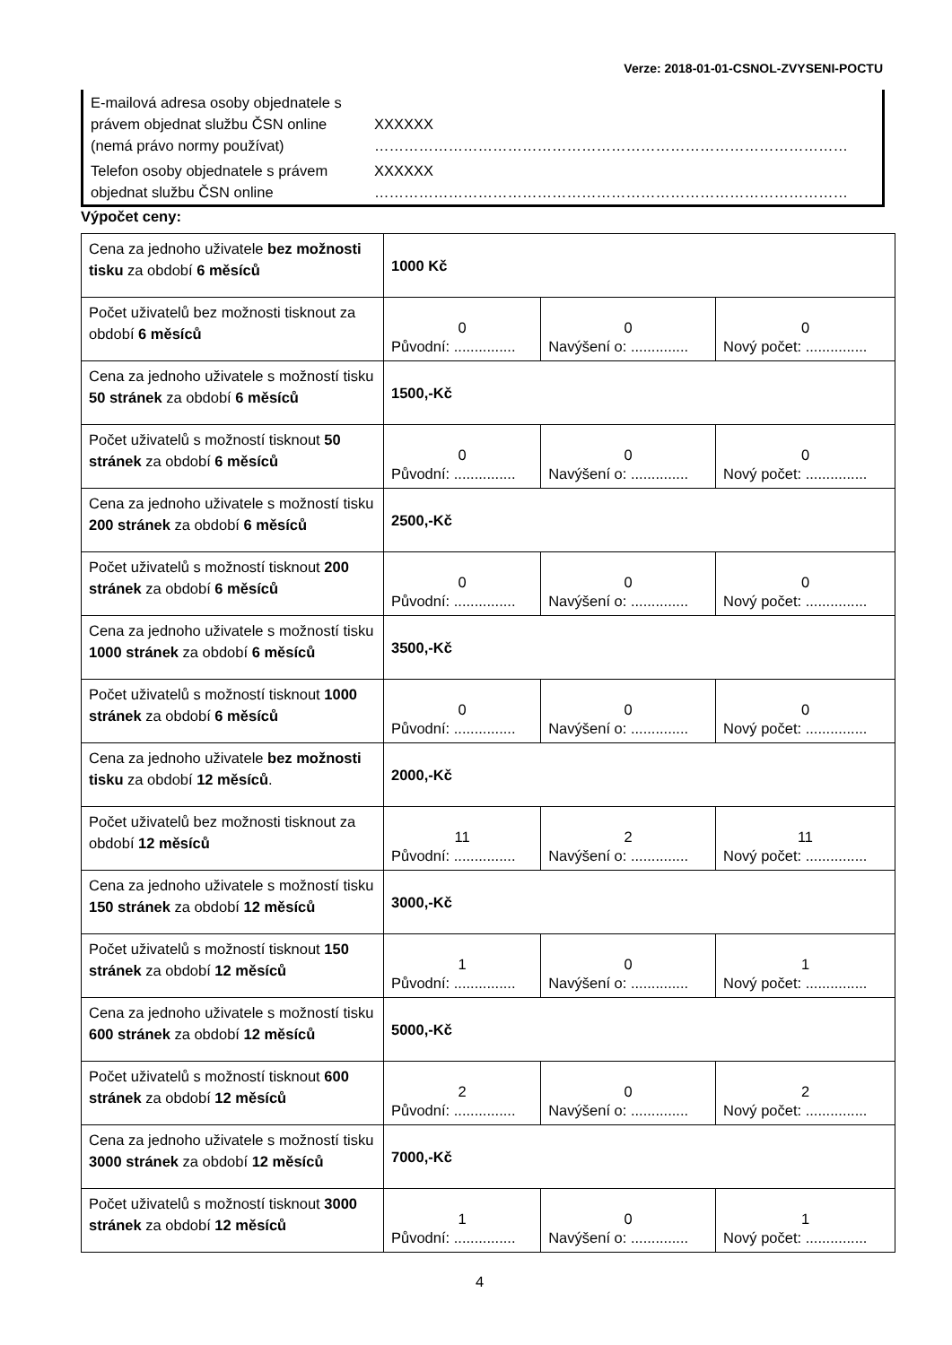Verze: 2018-01-01-CSNOL-ZVYSENI-POCTU
| E-mailová adresa osoby objednatele s právem objednat službu ČSN online (nemá právo normy používat) | XXXXXX …………………………………………………………………………………… |
| Telefon osoby objednatele s právem objednat službu ČSN online | XXXXXX …………………………………………………………………………………… |
Výpočet ceny:
| Cena za jednoho uživatele bez možnosti tisku za období 6 měsíců | 1000 Kč | | |
| Počet uživatelů bez možnosti tisknout za období 6 měsíců | 0 Původní: ............... | 0 Navýšení o: .............. | 0 Nový počet: ............... |
| Cena za jednoho uživatele s možností tisku 50 stránek za období 6 měsíců | 1500,-Kč | | |
| Počet uživatelů s možností tisknout 50 stránek za období 6 měsíců | 0 Původní: ............... | 0 Navýšení o: .............. | 0 Nový počet: ............... |
| Cena za jednoho uživatele s možností tisku 200 stránek za období 6 měsíců | 2500,-Kč | | |
| Počet uživatelů s možností tisknout 200 stránek za období 6 měsíců | 0 Původní: ............... | 0 Navýšení o: .............. | 0 Nový počet: ............... |
| Cena za jednoho uživatele s možností tisku 1000 stránek za období 6 měsíců | 3500,-Kč | | |
| Počet uživatelů s možností tisknout 1000 stránek za období 6 měsíců | 0 Původní: ............... | 0 Navýšení o: .............. | 0 Nový počet: ............... |
| Cena za jednoho uživatele bez možnosti tisku za období 12 měsíců . | 2000,-Kč | | |
| Počet uživatelů bez možnosti tisknout za období 12 měsíců | 11 Původní: ............... | 2 Navýšení o: .............. | 11 Nový počet: ............... |
| Cena za jednoho uživatele s možností tisku 150 stránek za období 12 měsíců | 3000,-Kč | | |
| Počet uživatelů s možností tisknout 150 stránek za období 12 měsíců | 1 Původní: ............... | 0 Navýšení o: .............. | 1 Nový počet: ............... |
| Cena za jednoho uživatele s možností tisku 600 stránek za období 12 měsíců | 5000,-Kč | | |
| Počet uživatelů s možností tisknout 600 stránek za období 12 měsíců | 2 Původní: ............... | 0 Navýšení o: .............. | 2 Nový počet: ............... |
| Cena za jednoho uživatele s možností tisku 3000 stránek za období 12 měsíců | 7000,-Kč | | |
| Počet uživatelů s možností tisknout 3000 stránek za období 12 měsíců | 1 Původní: ............... | 0 Navýšení o: .............. | 1 Nový počet: ............... |
4